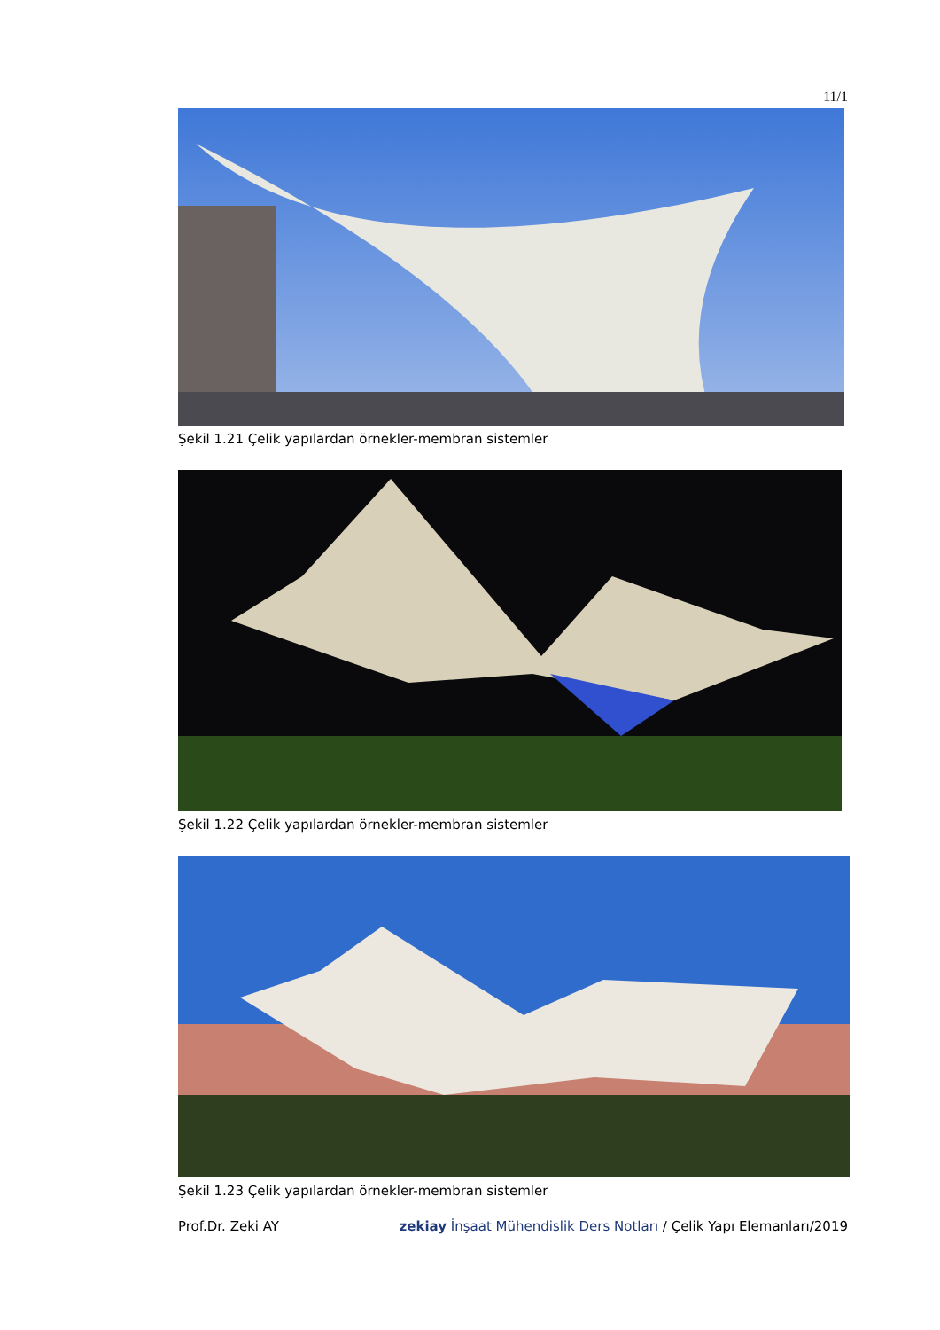11/1
Şekil 1.21 Çelik yapılardan örnekler-membran sistemler
Şekil 1.22 Çelik yapılardan örnekler-membran sistemler
Şekil 1.23 Çelik yapılardan örnekler-membran sistemler
Prof.Dr. Zeki AY zekiay İnşaat Mühendislik Ders Notları / Çelik Yapı Elemanları/2019